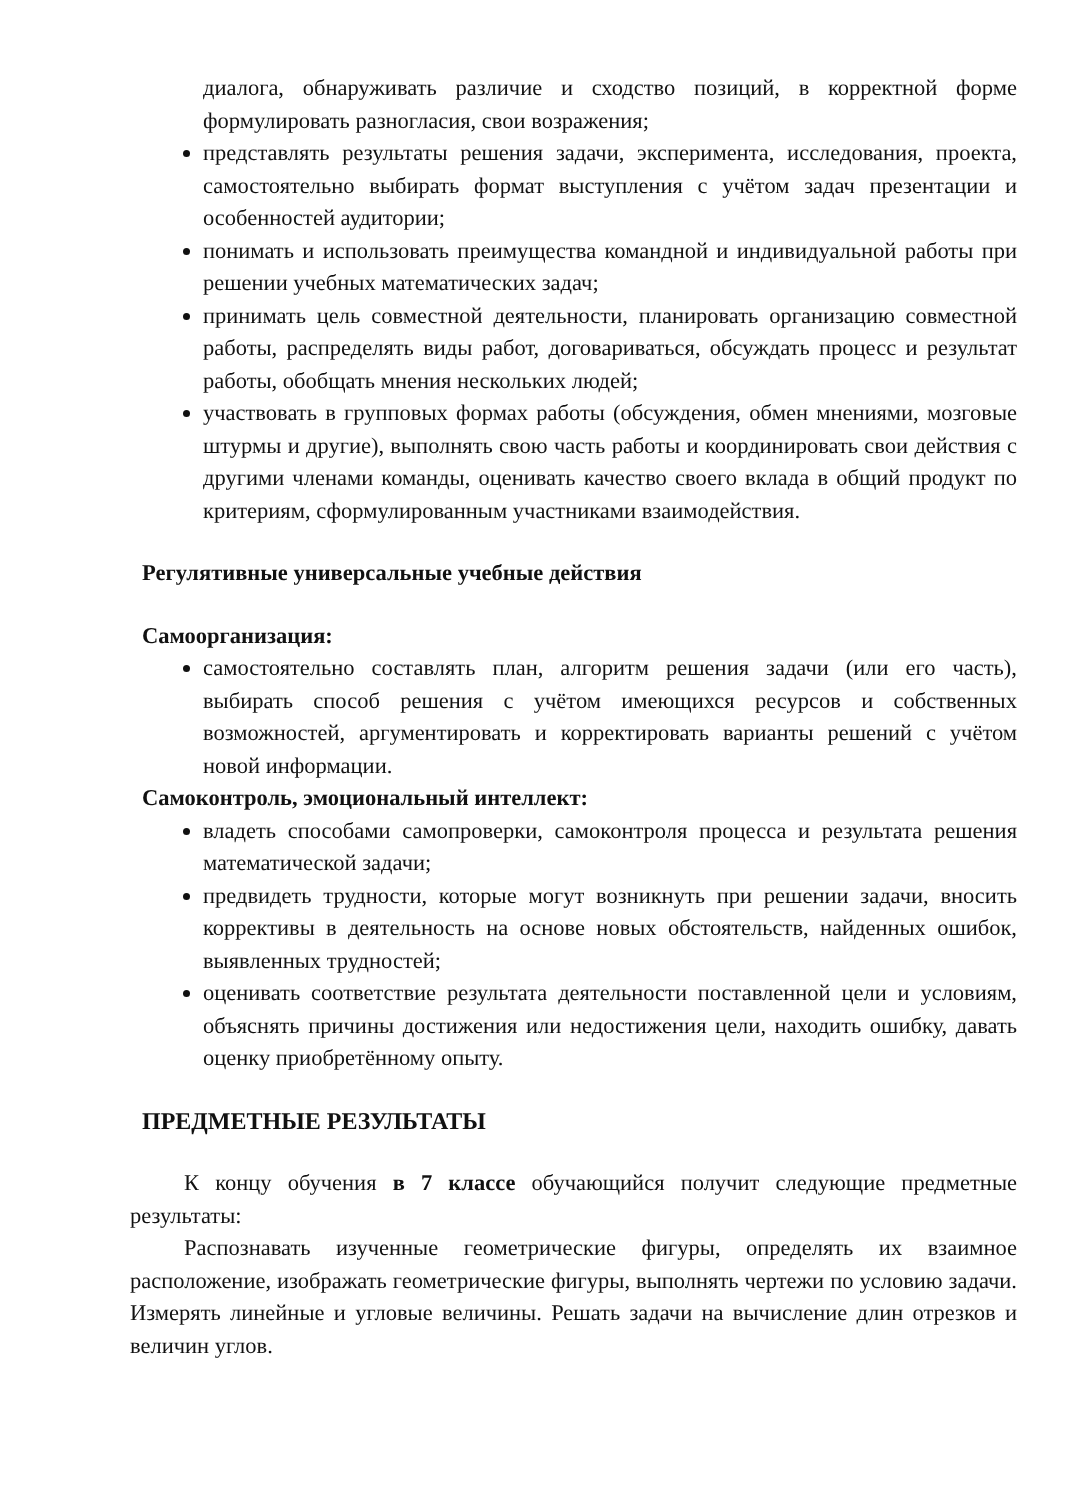диалога, обнаруживать различие и сходство позиций, в корректной форме формулировать разногласия, свои возражения;
представлять результаты решения задачи, эксперимента, исследования, проекта, самостоятельно выбирать формат выступления с учётом задач презентации и особенностей аудитории;
понимать и использовать преимущества командной и индивидуальной работы при решении учебных математических задач;
принимать цель совместной деятельности, планировать организацию совместной работы, распределять виды работ, договариваться, обсуждать процесс и результат работы, обобщать мнения нескольких людей;
участвовать в групповых формах работы (обсуждения, обмен мнениями, мозговые штурмы и другие), выполнять свою часть работы и координировать свои действия с другими членами команды, оценивать качество своего вклада в общий продукт по критериям, сформулированным участниками взаимодействия.
Регулятивные универсальные учебные действия
Самоорганизация:
самостоятельно составлять план, алгоритм решения задачи (или его часть), выбирать способ решения с учётом имеющихся ресурсов и собственных возможностей, аргументировать и корректировать варианты решений с учётом новой информации.
Самоконтроль, эмоциональный интеллект:
владеть способами самопроверки, самоконтроля процесса и результата решения математической задачи;
предвидеть трудности, которые могут возникнуть при решении задачи, вносить коррективы в деятельность на основе новых обстоятельств, найденных ошибок, выявленных трудностей;
оценивать соответствие результата деятельности поставленной цели и условиям, объяснять причины достижения или недостижения цели, находить ошибку, давать оценку приобретённому опыту.
ПРЕДМЕТНЫЕ РЕЗУЛЬТАТЫ
К концу обучения в 7 классе обучающийся получит следующие предметные результаты:
Распознавать изученные геометрические фигуры, определять их взаимное расположение, изображать геометрические фигуры, выполнять чертежи по условию задачи. Измерять линейные и угловые величины. Решать задачи на вычисление длин отрезков и величин углов.